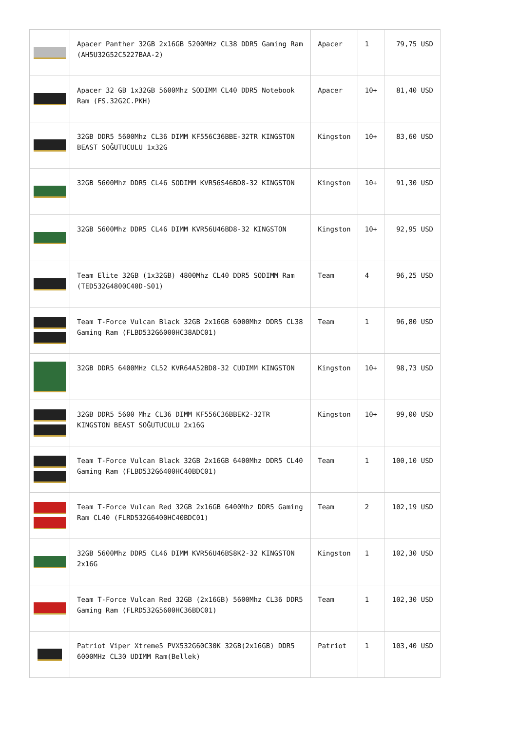| | Apacer Panther 32GB 2x16GB 5200MHz CL38 DDR5 Gaming Ram (AH5U32G52C5227BAA-2) | Apacer | 1 | 79,75 USD |
| | Apacer 32 GB 1x32GB 5600Mhz SODIMM CL40 DDR5 Notebook Ram (FS.32G2C.PKH) | Apacer | 10+ | 81,40 USD |
| | 32GB DDR5 5600Mhz CL36 DIMM KF556C36BBE-32TR KINGSTON BEAST SOĞUTUCULU 1x32G | Kingston | 10+ | 83,60 USD |
| | 32GB 5600Mhz DDR5 CL46 SODIMM KVR56S46BD8-32 KINGSTON | Kingston | 10+ | 91,30 USD |
| | 32GB 5600Mhz DDR5 CL46 DIMM KVR56U46BD8-32 KINGSTON | Kingston | 10+ | 92,95 USD |
| | Team Elite 32GB (1x32GB) 4800Mhz CL40 DDR5 SODIMM Ram (TED532G4800C40D-S01) | Team | 4 | 96,25 USD |
| | Team T-Force Vulcan Black 32GB 2x16GB 6000Mhz DDR5 CL38 Gaming Ram (FLBD532G6000HC38ADC01) | Team | 1 | 96,80 USD |
| | 32GB DDR5 6400MHz CL52 KVR64A52BD8-32 CUDIMM KINGSTON | Kingston | 10+ | 98,73 USD |
| | 32GB DDR5 5600 Mhz CL36 DIMM KF556C36BBEK2-32TR KINGSTON BEAST SOĞUTUCULU 2x16G | Kingston | 10+ | 99,00 USD |
| | Team T-Force Vulcan Black 32GB 2x16GB 6400Mhz DDR5 CL40 Gaming Ram (FLBD532G6400HC40BDC01) | Team | 1 | 100,10 USD |
| | Team T-Force Vulcan Red 32GB 2x16GB 6400Mhz DDR5 Gaming Ram CL40 (FLRD532G6400HC40BDC01) | Team | 2 | 102,19 USD |
| | 32GB 5600Mhz DDR5 CL46 DIMM KVR56U46BS8K2-32 KINGSTON 2x16G | Kingston | 1 | 102,30 USD |
| | Team T-Force Vulcan Red 32GB (2x16GB) 5600Mhz CL36 DDR5 Gaming Ram (FLRD532G5600HC36BDC01) | Team | 1 | 102,30 USD |
| | Patriot Viper Xtreme5 PVX532G60C30K 32GB(2x16GB) DDR5 6000MHz CL30 UDIMM Ram(Bellek) | Patriot | 1 | 103,40 USD |